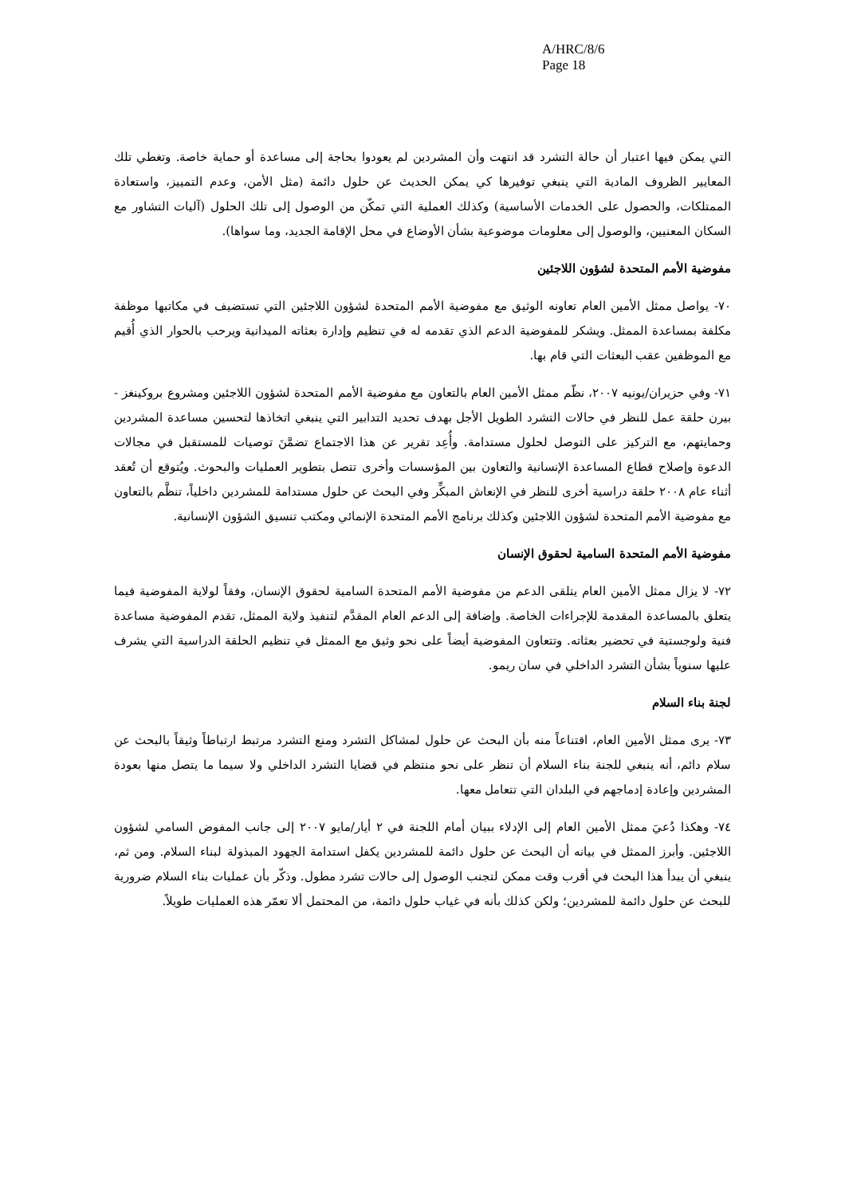A/HRC/8/6
Page 18
التي يمكن فيها اعتبار أن حالة التشرد قد انتهت وأن المشردين لم يعودوا بحاجة إلى مساعدة أو حماية خاصة. وتغطي تلك المعايير الظروف المادية التي ينبغي توفيرها كي يمكن الحديث عن حلول دائمة (مثل الأمن، وعدم التمييز، واستعادة الممتلكات، والحصول على الخدمات الأساسية) وكذلك العملية التي تمكّن من الوصول إلى تلك الحلول (آليات التشاور مع السكان المعنيين، والوصول إلى معلومات موضوعية بشأن الأوضاع في محل الإقامة الجديد، وما سواها).
مفوضية الأمم المتحدة لشؤون اللاجئين
٧٠- يواصل ممثل الأمين العام تعاونه الوثيق مع مفوضية الأمم المتحدة لشؤون اللاجئين التي تستضيف في مكاتبها موظفة مكلفة بمساعدة الممثل. ويشكر للمفوضية الدعم الذي تقدمه له في تنظيم وإدارة بعثاته الميدانية ويرحب بالحوار الذي أُقيم مع الموظفين عقب البعثات التي قام بها.
٧١- وفي حزيران/يونيه ٢٠٠٧، نظّم ممثل الأمين العام بالتعاون مع مفوضية الأمم المتحدة لشؤون اللاجئين ومشروع بروكينغز - بيرن حلقة عمل للنظر في حالات التشرد الطويل الأجل بهدف تحديد التدابير التي ينبغي اتخاذها لتحسين مساعدة المشردين وحمايتهم، مع التركيز على التوصل لحلول مستدامة. وأُعِد تقرير عن هذا الاجتماع تضمَّنَ توصيات للمستقبل في مجالات الدعوة وإصلاح قطاع المساعدة الإنسانية والتعاون بين المؤسسات وأخرى تتصل بتطوير العمليات والبحوث. ويُتوقع أن تُعقد أثناء عام ٢٠٠٨ حلقة دراسية أخرى للنظر في الإنعاش المبكِّر وفي البحث عن حلول مستدامة للمشردين داخلياً، تنظَّم بالتعاون مع مفوضية الأمم المتحدة لشؤون اللاجئين وكذلك برنامج الأمم المتحدة الإنمائي ومكتب تنسيق الشؤون الإنسانية.
مفوضية الأمم المتحدة السامية لحقوق الإنسان
٧٢- لا يزال ممثل الأمين العام يتلقى الدعم من مفوضية الأمم المتحدة السامية لحقوق الإنسان، وفقاً لولاية المفوضية فيما يتعلق بالمساعدة المقدمة للإجراءات الخاصة. وإضافة إلى الدعم العام المقدَّم لتنفيذ ولاية الممثل، تقدم المفوضية مساعدة فنية ولوجستية في تحضير بعثاته. وتتعاون المفوضية أيضاً على نحو وثيق مع الممثل في تنظيم الحلقة الدراسية التي يشرف عليها سنوياً بشأن التشرد الداخلي في سان ريمو.
لجنة بناء السلام
٧٣- يرى ممثل الأمين العام، اقتناعاً منه بأن البحث عن حلول لمشاكل التشرد ومنع التشرد مرتبط ارتباطاً وثيقاً بالبحث عن سلام دائم، أنه ينبغي للجنة بناء السلام أن تنظر على نحو منتظم في قضايا التشرد الداخلي ولا سيما ما يتصل منها بعودة المشردين وإعادة إدماجهم في البلدان التي تتعامل معها.
٧٤- وهكذا دُعيَ ممثل الأمين العام إلى الإدلاء ببيان أمام اللجنة في ٢ أيار/مايو ٢٠٠٧ إلى جانب المفوض السامي لشؤون اللاجئين. وأبرز الممثل في بيانه أن البحث عن حلول دائمة للمشردين يكفل استدامة الجهود المبذولة لبناء السلام. ومن ثم، ينبغي أن يبدأ هذا البحث في أقرب وقت ممكن لتجنب الوصول إلى حالات تشرد مطول. وذكّر بأن عمليات بناء السلام ضرورية للبحث عن حلول دائمة للمشردين؛ ولكن كذلك بأنه في غياب حلول دائمة، من المحتمل ألا تعمّر هذه العمليات طويلاً.